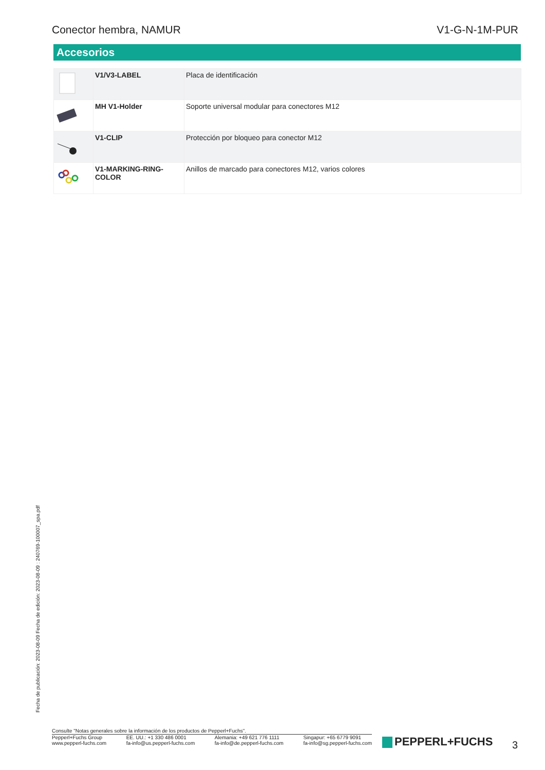Conector hembra, NAMUR V1-G-N-1M-PUR
Accesorios
| | V1/V3-LABEL | Placa de identificación |
| | MH V1-Holder | Soporte universal modular para conectores M12 |
| | V1-CLIP | Protección por bloqueo para conector M12 |
| | V1-MARKING-RING-COLOR | Anillos de marcado para conectores M12, varios colores |
Fecha de publicación: 2023-08-09 Fecha de edición: 2023-08-09 : 240769-100007_spa.pdf
Consulte "Notas generales sobre la información de los productos de Pepperl+Fuchs".
Pepperl+Fuchs Group
www.pepperl-fuchs.com
EE. UU.: +1 330 486 0001
fa-info@us.pepperl-fuchs.com
Alemania: +49 621 776 1111
fa-info@de.pepperl-fuchs.com
Singapur: +65 6779 9091
fa-info@sg.pepperl-fuchs.com
PEPPERL+FUCHS 3